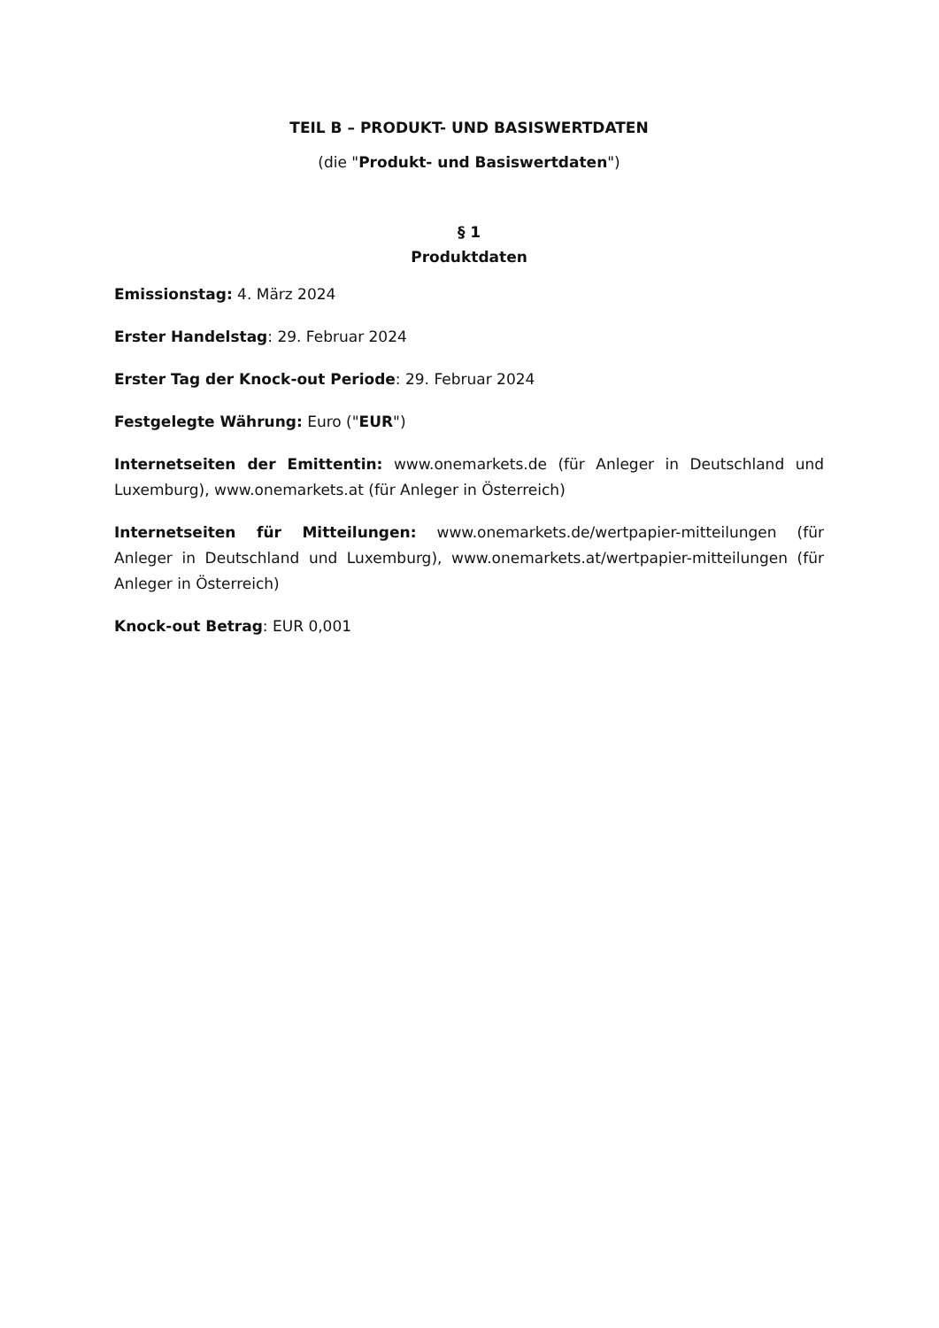TEIL B – PRODUKT- UND BASISWERTDATEN
(die "Produkt- und Basiswertdaten")
§ 1
Produktdaten
Emissionstag: 4. März 2024
Erster Handelstag: 29. Februar 2024
Erster Tag der Knock-out Periode: 29. Februar 2024
Festgelegte Währung: Euro ("EUR")
Internetseiten der Emittentin: www.onemarkets.de (für Anleger in Deutschland und Luxemburg), www.onemarkets.at (für Anleger in Österreich)
Internetseiten für Mitteilungen: www.onemarkets.de/wertpapier-mitteilungen (für Anleger in Deutschland und Luxemburg), www.onemarkets.at/wertpapier-mitteilungen (für Anleger in Österreich)
Knock-out Betrag: EUR 0,001